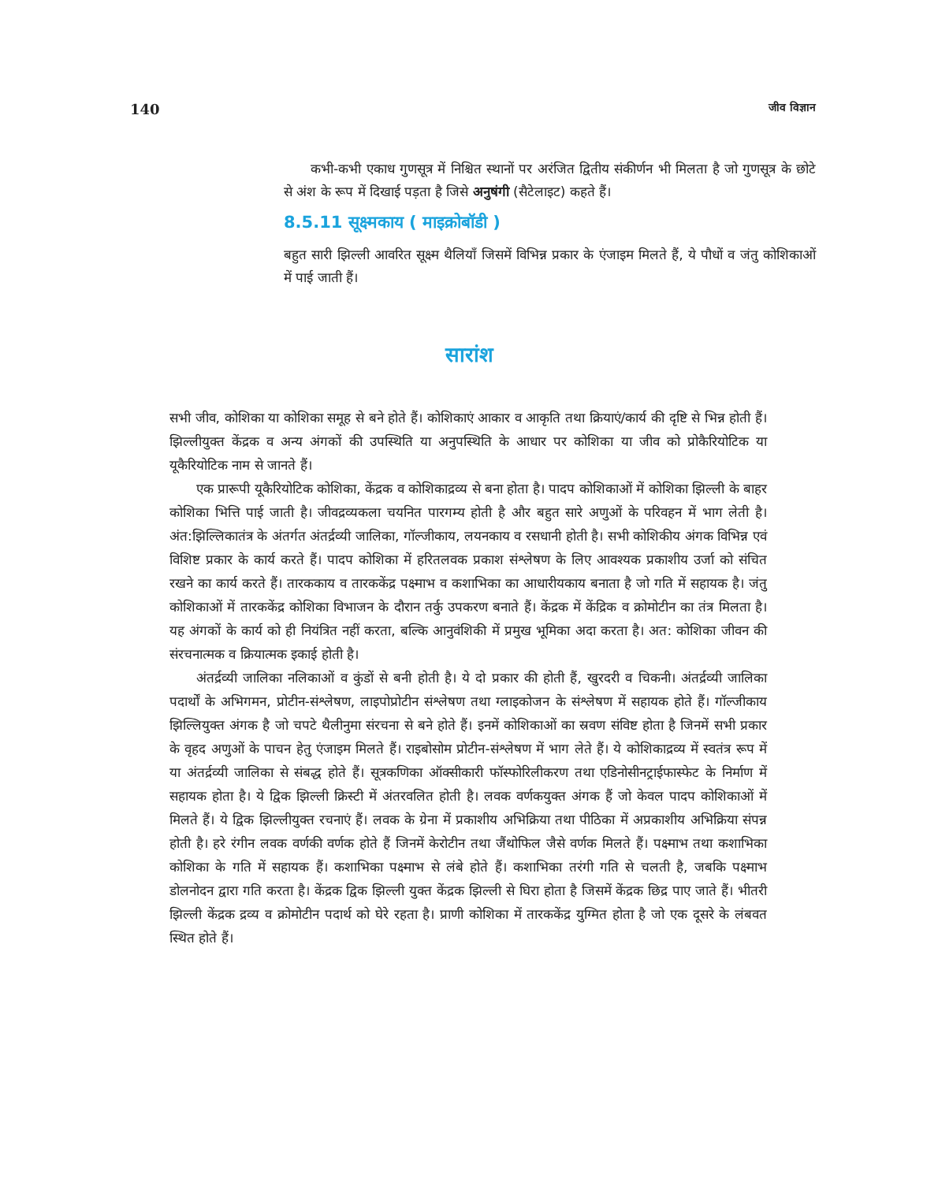140 जीव विज्ञान
कभी-कभी एकाध गुणसूत्र में निश्चित स्थानों पर अरंजित द्वितीय संकीर्णन भी मिलता है जो गुणसूत्र के छोटे से अंश के रूप में दिखाई पड़ता है जिसे अनुषंगी (सैटेलाइट) कहते हैं।
8.5.11 सूक्ष्मकाय ( माइक्रोबॉडी )
बहुत सारी झिल्ली आवरित सूक्ष्म थैलियाँ जिसमें विभिन्न प्रकार के एंजाइम मिलते हैं, ये पौधों व जंतु कोशिकाओं में पाई जाती हैं।
सारांश
सभी जीव, कोशिका या कोशिका समूह से बने होते हैं। कोशिकाएं आकार व आकृति तथा क्रियाएं/कार्य की दृष्टि से भिन्न होती हैं। झिल्लीयुक्त केंद्रक व अन्य अंगकों की उपस्थिति या अनुपस्थिति के आधार पर कोशिका या जीव को प्रोकैरियोटिक या यूकैरियोटिक नाम से जानते हैं।
एक प्रारूपी यूकैरियोटिक कोशिका, केंद्रक व कोशिकाद्रव्य से बना होता है। पादप कोशिकाओं में कोशिका झिल्ली के बाहर कोशिका भित्ति पाई जाती है। जीवद्रव्यकला चयनित पारगम्य होती है और बहुत सारे अणुओं के परिवहन में भाग लेती है। अंत:झिल्लिकातंत्र के अंतर्गत अंतर्द्रव्यी जालिका, गॉल्जीकाय, लयनकाय व रसधानी होती है। सभी कोशिकीय अंगक विभिन्न एवं विशिष्ट प्रकार के कार्य करते हैं। पादप कोशिका में हरितलवक प्रकाश संश्लेषण के लिए आवश्यक प्रकाशीय उर्जा को संचित रखने का कार्य करते हैं। तारककाय व तारककेंद्र पक्ष्माभ व कशाभिका का आधारीयकाय बनाता है जो गति में सहायक है। जंतु कोशिकाओं में तारककेंद्र कोशिका विभाजन के दौरान तर्कु उपकरण बनाते हैं। केंद्रक में केंद्रिक व क्रोमोटीन का तंत्र मिलता है। यह अंगकों के कार्य को ही नियंत्रित नहीं करता, बल्कि आनुवंशिकी में प्रमुख भूमिका अदा करता है। अत: कोशिका जीवन की संरचनात्मक व क्रियात्मक इकाई होती है।
अंतर्द्रव्यी जालिका नलिकाओं व कुंडों से बनी होती है। ये दो प्रकार की होती हैं, खुरदरी व चिकनी। अंतर्द्रव्यी जालिका पदार्थों के अभिगमन, प्रोटीन-संश्लेषण, लाइपोप्रोटीन संश्लेषण तथा ग्लाइकोजन के संश्लेषण में सहायक होते हैं। गॉल्जीकाय झिल्लियुक्त अंगक है जो चपटे थैलीनुमा संरचना से बने होते हैं। इनमें कोशिकाओं का स्रवण संविष्ट होता है जिनमें सभी प्रकार के वृहद अणुओं के पाचन हेतु एंजाइम मिलते हैं। राइबोसोम प्रोटीन-संश्लेषण में भाग लेते हैं। ये कोशिकाद्रव्य में स्वतंत्र रूप में या अंतर्द्रव्यी जालिका से संबद्ध होते हैं। सूत्रकणिका ऑक्सीकारी फॉस्फोरिलीकरण तथा एडिनोसीनट्राईफास्फेट के निर्माण में सहायक होता है। ये द्विक झिल्ली क्रिस्टी में अंतरवलित होती है। लवक वर्णकयुक्त अंगक हैं जो केवल पादप कोशिकाओं में मिलते हैं। ये द्विक झिल्लीयुक्त रचनाएं हैं। लवक के ग्रेना में प्रकाशीय अभिक्रिया तथा पीठिका में अप्रकाशीय अभिक्रिया संपन्न होती है। हरे रंगीन लवक वर्णकी वर्णक होते हैं जिनमें केरोटीन तथा जैंथोफिल जैसे वर्णक मिलते हैं। पक्ष्माभ तथा कशाभिका कोशिका के गति में सहायक हैं। कशाभिका पक्ष्माभ से लंबे होते हैं। कशाभिका तरंगी गति से चलती है, जबकि पक्ष्माभ डोलनोदन द्वारा गति करता है। केंद्रक द्विक झिल्ली युक्त केंद्रक झिल्ली से घिरा होता है जिसमें केंद्रक छिद्र पाए जाते हैं। भीतरी झिल्ली केंद्रक द्रव्य व क्रोमोटीन पदार्थ को घेरे रहता है। प्राणी कोशिका में तारककेंद्र युग्मित होता है जो एक दूसरे के लंबवत स्थित होते हैं।